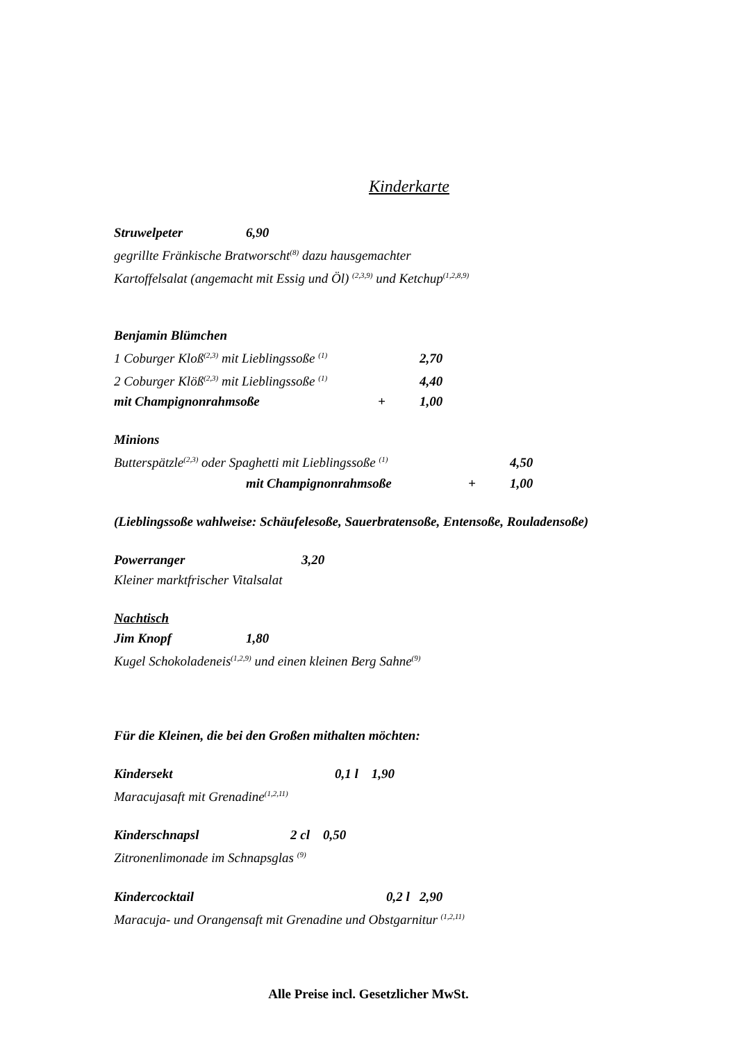Kinderkarte
Struwelpeter 6,90
gegrillte Fränkische Bratworscht<sup>(8)</sup> dazu hausgemachter
Kartoffelsalat (angemacht mit Essig und Öl) <sup>(2,3,9)</sup> und Ketchup<sup>(1,2,8,9)</sup>
Benjamin Blümchen
1 Coburger Kloß<sup>(2,3)</sup> mit Lieblingssoße <sup>(1)</sup> 2,70
2 Coburger Klöß<sup>(2,3)</sup> mit Lieblingssoße <sup>(1)</sup> 4,40
mit Champignonrahmsoße + 1,00
Minions
Butterspätzle<sup>(2,3)</sup> oder Spaghetti mit Lieblingssoße <sup>(1)</sup> 4,50
mit Champignonrahmsoße + 1,00
(Lieblingssoße wahlweise: Schäufelesoße, Sauerbratensoße, Entensoße, Rouladensoße)
Powerranger 3,20
Kleiner marktfrischer Vitalsalat
Nachtisch
Jim Knopf 1,80
Kugel Schokoladeneis<sup>(1,2,9)</sup> und einen kleinen Berg Sahne<sup>(9)</sup>
Für die Kleinen, die bei den Großen mithalten möchten:
Kindersekt 0,1 l 1,90
Maracujasaft mit Grenadine<sup>(1,2,11)</sup>
Kinderschnapsl 2 cl 0,50
Zitronenlimonade im Schnapsglas <sup>(9)</sup>
Kindercocktail 0,2 l 2,90
Maracuja- und Orangensaft mit Grenadine und Obstgarnitur <sup>(1,2,11)</sup>
Alle Preise incl. Gesetzlicher MwSt.